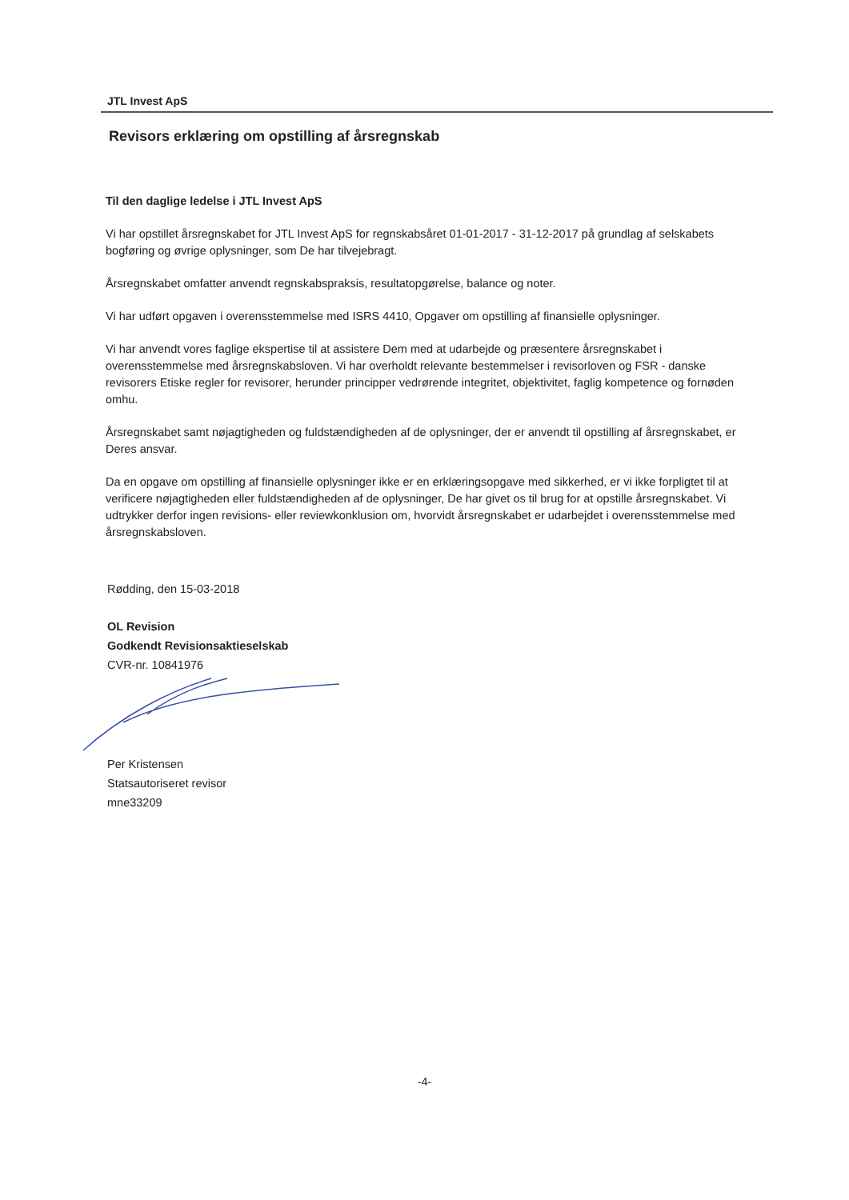JTL Invest ApS
Revisors erklæring om opstilling af årsregnskab
Til den daglige ledelse i JTL Invest ApS
Vi har opstillet årsregnskabet for JTL Invest ApS for regnskabsåret 01-01-2017 - 31-12-2017 på grundlag af selskabets bogføring og øvrige oplysninger, som De har tilvejebragt.
Årsregnskabet omfatter anvendt regnskabspraksis, resultatopgørelse, balance og noter.
Vi har udført opgaven i overensstemmelse med ISRS 4410, Opgaver om opstilling af finansielle oplysninger.
Vi har anvendt vores faglige ekspertise til at assistere Dem med at udarbejde og præsentere årsregnskabet i overensstemmelse med årsregnskabsloven. Vi har overholdt relevante bestemmelser i revisorloven og FSR - danske revisorers Etiske regler for revisorer, herunder principper vedrørende integritet, objektivitet, faglig kompetence og fornøden omhu.
Årsregnskabet samt nøjagtigheden og fuldstændigheden af de oplysninger, der er anvendt til opstilling af årsregnskabet, er Deres ansvar.
Da en opgave om opstilling af finansielle oplysninger ikke er en erklæringsopgave med sikkerhed, er vi ikke forpligtet til at verificere nøjagtigheden eller fuldstændigheden af de oplysninger, De har givet os til brug for at opstille årsregnskabet. Vi udtrykker derfor ingen revisions- eller reviewkonklusion om, hvorvidt årsregnskabet er udarbejdet i overensstemmelse med årsregnskabsloven.
Rødding, den 15-03-2018
OL Revision
Godkendt Revisionsaktieselskab
CVR-nr. 10841976
Per Kristensen
Statsautoriseret revisor
mne33209
-4-